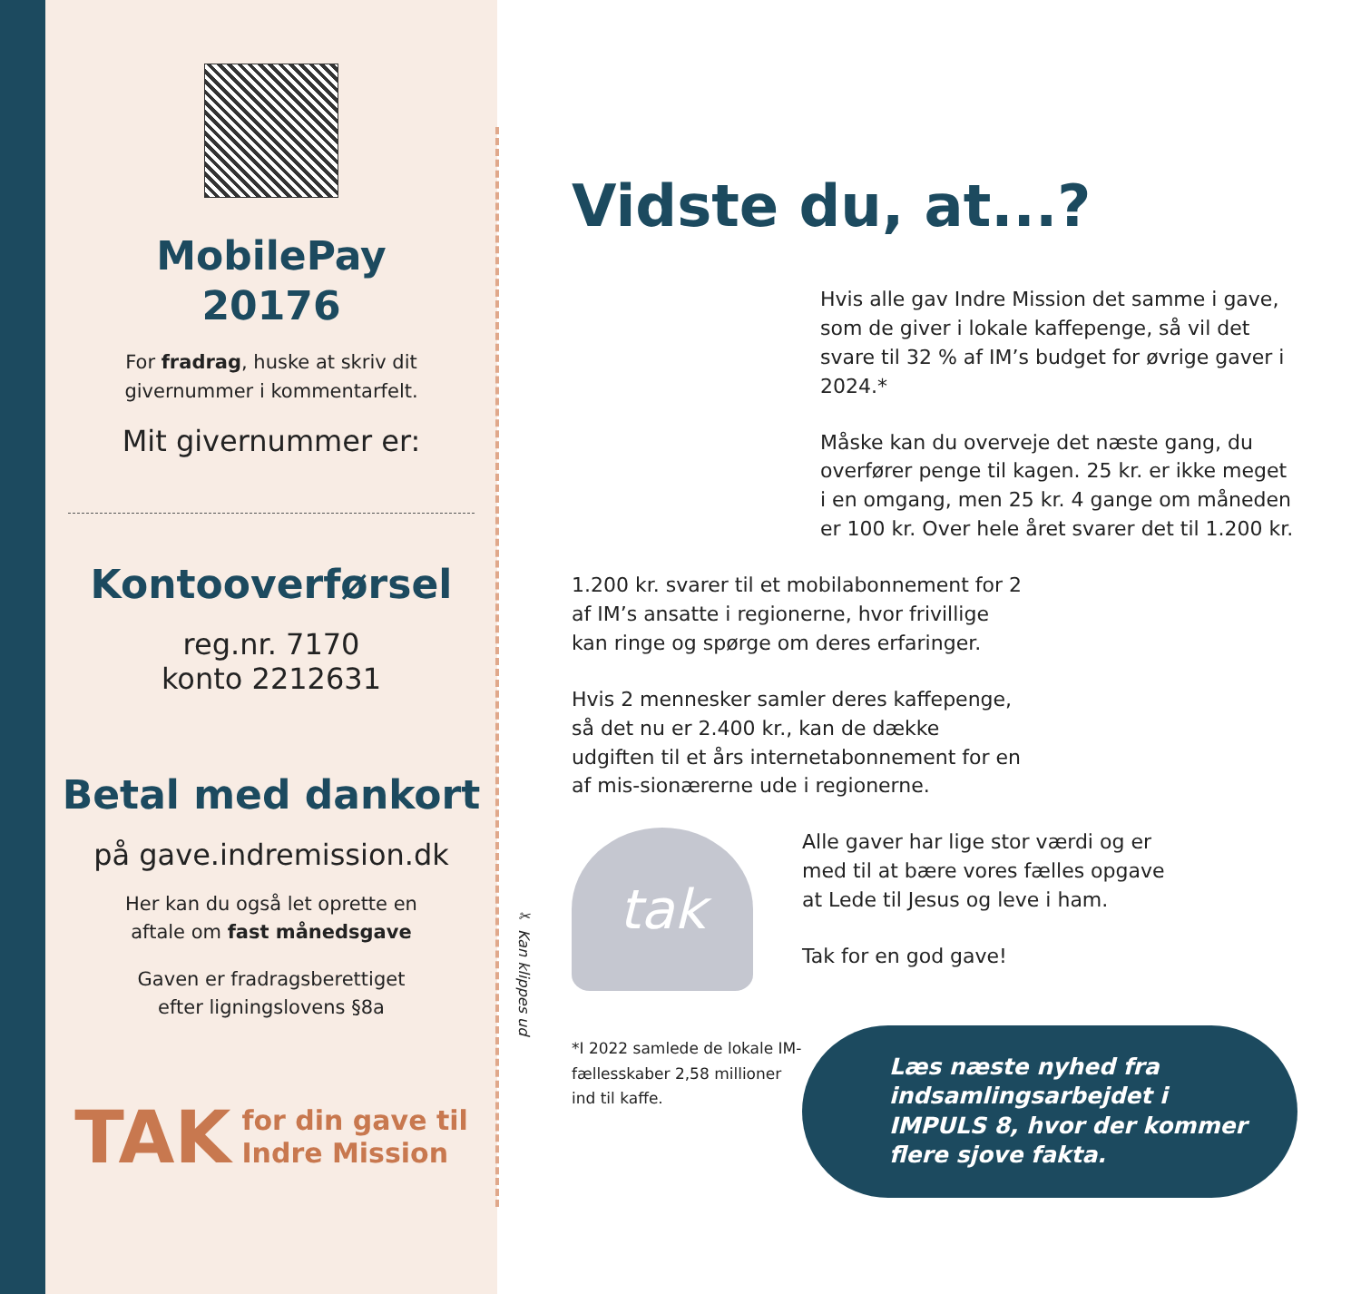MobilePay
20176
For fradrag, huske at skriv dit
givernummer i kommentarfelt.
Mit givernummer er:
Kontooverførsel
reg.nr. 7170
konto 2212631
Betal med dankort
på gave.indremission.dk
Her kan du også let oprette en
aftale om fast månedsgave
Gaven er fradragsberettiget
efter ligningslovens §8a
TAK for din gave til
Indre Mission
✂ Kan klippes ud
Vidste du, at...?
Hvis alle gav Indre Mission det samme i gave, som de giver i lokale kaffepenge, så vil det svare til 32 % af IM’s budget for øvrige gaver i 2024.*
Måske kan du overveje det næste gang, du overfører penge til kagen. 25 kr. er ikke meget i en omgang, men 25 kr. 4 gange om måneden er 100 kr. Over hele året svarer det til 1.200 kr.
1.200 kr. svarer til et mobilabonnement for 2 af IM’s ansatte i regionerne, hvor frivillige kan ringe og spørge om deres erfaringer.
Hvis 2 mennesker samler deres kaffepenge, så det nu er 2.400 kr., kan de dække udgiften til et års internetabonnement for en af mis-sionærerne ude i regionerne.
tak
*I 2022 samlede de lokale IM-fællesskaber 2,58 millioner ind til kaffe.
Alle gaver har lige stor værdi og er med til at bære vores fælles opgave at Lede til Jesus og leve i ham.
Tak for en god gave!
Læs næste nyhed fra indsamlingsarbejdet i IMPULS 8, hvor der kommer flere sjove fakta.